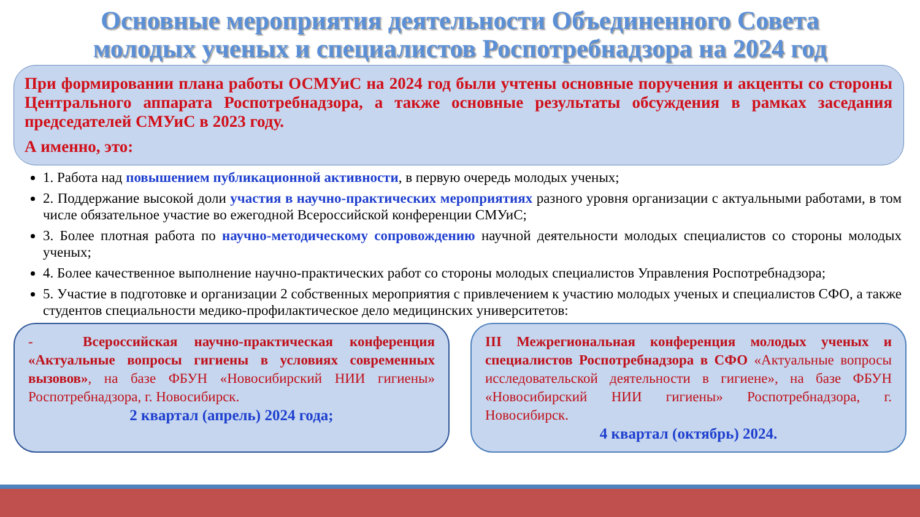Основные мероприятия деятельности Объединенного Совета
молодых ученых и специалистов Роспотребнадзора на 2024 год
При формировании плана работы ОСМУиС на 2024 год были учтены основные поручения и акценты со стороны Центрального аппарата Роспотребнадзора, а также основные результаты обсуждения в рамках заседания председателей СМУиС в 2023 году.
А именно, это:
1. Работа над повышением публикационной активности, в первую очередь молодых ученых;
2. Поддержание высокой доли участия в научно-практических мероприятиях разного уровня организации с актуальными работами, в том числе обязательное участие во ежегодной Всероссийской конференции СМУиС;
3. Более плотная работа по научно-методическому сопровождению научной деятельности молодых специалистов со стороны молодых ученых;
4. Более качественное выполнение научно-практических работ со стороны молодых специалистов Управления Роспотребнадзора;
5. Участие в подготовке и организации 2 собственных мероприятия с привлечением к участию молодых ученых и специалистов СФО, а также студентов специальности медико-профилактическое дело медицинских университетов:
- Всероссийская научно-практическая конференция «Актуальные вопросы гигиены в условиях современных вызовов», на базе ФБУН «Новосибирский НИИ гигиены» Роспотребнадзора, г. Новосибирск.
2 квартал (апрель) 2024 года;
III Межрегиональная конференция молодых ученых и специалистов Роспотребнадзора в СФО «Актуальные вопросы исследовательской деятельности в гигиене», на базе ФБУН «Новосибирский НИИ гигиены» Роспотребнадзора, г. Новосибирск.
4 квартал (октябрь) 2024.